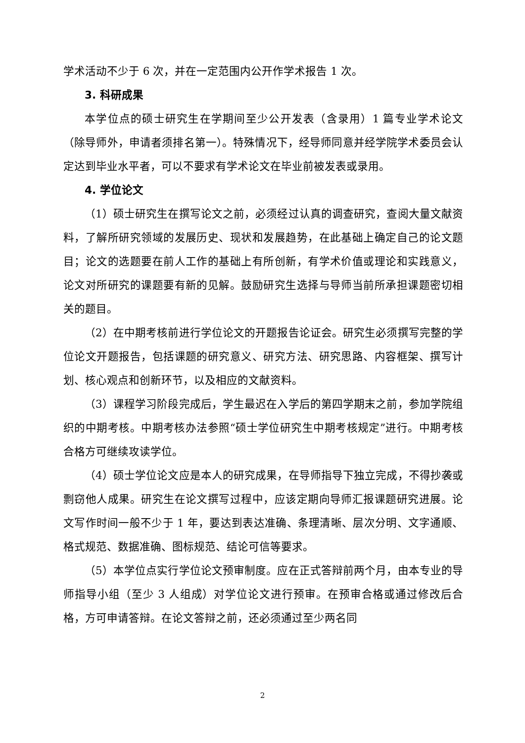学术活动不少于 6 次，并在一定范围内公开作学术报告 1 次。
3. 科研成果
本学位点的硕士研究生在学期间至少公开发表（含录用）1 篇专业学术论文（除导师外，申请者须排名第一）。特殊情况下，经导师同意并经学院学术委员会认定达到毕业水平者，可以不要求有学术论文在毕业前被发表或录用。
4. 学位论文
（1）硕士研究生在撰写论文之前，必须经过认真的调查研究，查阅大量文献资料，了解所研究领域的发展历史、现状和发展趋势，在此基础上确定自己的论文题目；论文的选题要在前人工作的基础上有所创新，有学术价值或理论和实践意义，论文对所研究的课题要有新的见解。鼓励研究生选择与导师当前所承担课题密切相关的题目。
（2）在中期考核前进行学位论文的开题报告论证会。研究生必须撰写完整的学位论文开题报告，包括课题的研究意义、研究方法、研究思路、内容框架、撰写计划、核心观点和创新环节，以及相应的文献资料。
（3）课程学习阶段完成后，学生最迟在入学后的第四学期末之前，参加学院组织的中期考核。中期考核办法参照“硕士学位研究生中期考核规定”进行。中期考核合格方可继续攻读学位。
（4）硕士学位论文应是本人的研究成果，在导师指导下独立完成，不得抄袭或剽窃他人成果。研究生在论文撰写过程中，应该定期向导师汇报课题研究进展。论文写作时间一般不少于 1 年，要达到表达准确、条理清晰、层次分明、文字通顺、格式规范、数据准确、图标规范、结论可信等要求。
（5）本学位点实行学位论文预审制度。应在正式答辩前两个月，由本专业的导师指导小组（至少 3 人组成）对学位论文进行预审。在预审合格或通过修改后合格，方可申请答辩。在论文答辩之前，还必须通过至少两名同
2